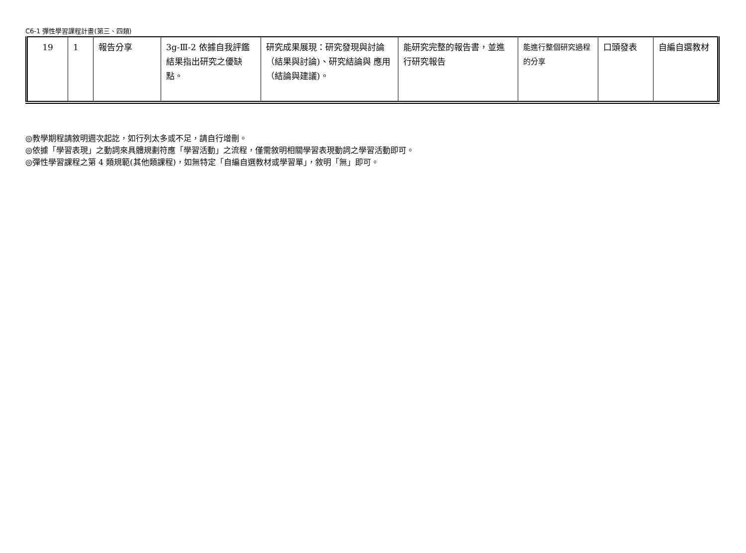C6-1 彈性學習課程計畫(第三、四類)
| 19 | 1 | 報告分享 | 3g-Ⅲ-2 依據自我評鑑結果指出研究之優缺點。 | 研究成果展現：研究發現與討論（結果與討論)、研究結論與 應用（結論與建議)。 | 能研究完整的報告書，並進行研究報告 | 能進行整個研究過程的分享 | 口頭發表 | 自編自選教材 |
◎教學期程請敘明週次起訖，如行列太多或不足，請自行增刪。
◎依據「學習表現」之動詞來具體規劃符應「學習活動」之流程，僅需敘明相關學習表現動詞之學習活動即可。
◎彈性學習課程之第 4 類規範(其他類課程)，如無特定「自編自選教材或學習單」，敘明「無」即可。